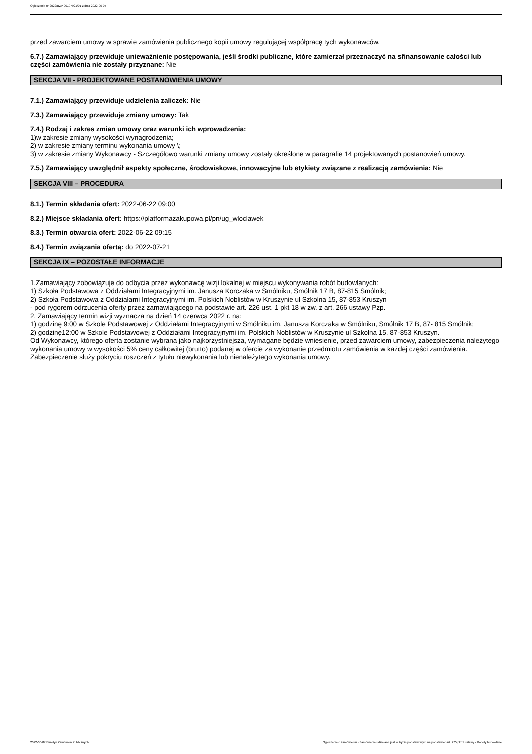Ogłoszenie nr 2022/BZP 00197921/01 z dnia 2022-06-07
przed zawarciem umowy w sprawie zamówienia publicznego kopii umowy regulującej współpracę tych wykonawców.
6.7.) Zamawiający przewiduje unieważnienie postępowania, jeśli środki publiczne, które zamierzał przeznaczyć na sfinansowanie całości lub części zamówienia nie zostały przyznane: Nie
SEKCJA VII - PROJEKTOWANE POSTANOWIENIA UMOWY
7.1.) Zamawiający przewiduje udzielenia zaliczek: Nie
7.3.) Zamawiający przewiduje zmiany umowy: Tak
7.4.) Rodzaj i zakres zmian umowy oraz warunki ich wprowadzenia:
1)w zakresie zmiany wysokości wynagrodzenia;
2) w zakresie zmiany terminu wykonania umowy \;
3) w zakresie zmiany Wykonawcy - Szczegółowo warunki zmiany umowy zostały określone w paragrafie 14 projektowanych postanowień umowy.
7.5.) Zamawiający uwzględnił aspekty społeczne, środowiskowe, innowacyjne lub etykiety związane z realizacją zamówienia: Nie
SEKCJA VIII – PROCEDURA
8.1.) Termin składania ofert: 2022-06-22 09:00
8.2.) Miejsce składania ofert: https://platformazakupowa.pl/pn/ug_wloclawek
8.3.) Termin otwarcia ofert: 2022-06-22 09:15
8.4.) Termin związania ofertą: do 2022-07-21
SEKCJA IX – POZOSTAŁE INFORMACJE
1.Zamawiający zobowiązuje do odbycia przez wykonawcę wizji lokalnej w miejscu wykonywania robót budowlanych:
1) Szkoła Podstawowa z Oddziałami Integracyjnymi im. Janusza Korczaka w Smólniku, Smólnik 17 B, 87-815 Smólnik;
2) Szkoła Podstawowa z Oddziałami Integracyjnymi im. Polskich Noblistów w Kruszynie ul Szkolna 15, 87-853 Kruszyn
- pod rygorem odrzucenia oferty przez zamawiającego na podstawie art. 226 ust. 1 pkt 18 w zw. z art. 266 ustawy Pzp.
2. Zamawiający termin wizji wyznacza na dzień 14 czerwca 2022 r. na:
1) godzinę 9:00 w Szkole Podstawowej z Oddziałami Integracyjnymi w Smólniku im. Janusza Korczaka w Smólniku, Smólnik 17 B, 87- 815 Smólnik;
2) godzinę12:00 w Szkole Podstawowej z Oddziałami Integracyjnymi im. Polskich Noblistów w Kruszynie ul Szkolna 15, 87-853 Kruszyn.
Od Wykonawcy, którego oferta zostanie wybrana jako najkorzystniejsza, wymagane będzie wniesienie, przed zawarciem umowy, zabezpieczenia należytego wykonania umowy w wysokości 5% ceny całkowitej (brutto) podanej w ofercie za wykonanie przedmiotu zamówienia w każdej części zamówienia. Zabezpieczenie służy pokryciu roszczeń z tytułu niewykonania lub nienależytego wykonania umowy.
2022-06-07 Biuletyn Zamówień Publicznych Ogłoszenie o zamówieniu - Zamówienie udzielane jest w trybie podstawowym na podstawie: art. 275 pkt 1 ustawy - Roboty budowlane